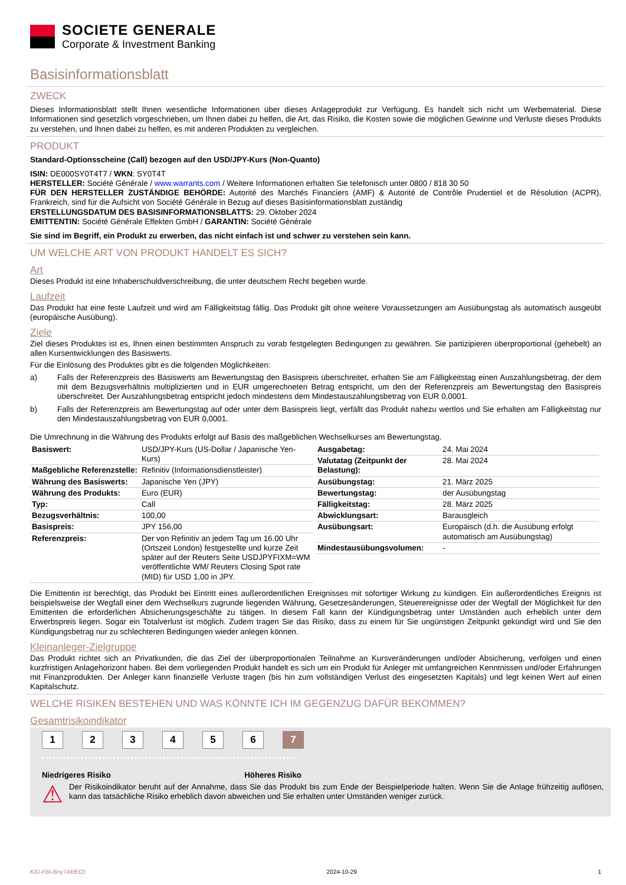SOCIETE GENERALE
Corporate & Investment Banking
Basisinformationsblatt
ZWECK
Dieses Informationsblatt stellt Ihnen wesentliche Informationen über dieses Anlageprodukt zur Verfügung. Es handelt sich nicht um Werbematerial. Diese Informationen sind gesetzlich vorgeschrieben, um Ihnen dabei zu helfen, die Art, das Risiko, die Kosten sowie die möglichen Gewinne und Verluste dieses Produkts zu verstehen, und Ihnen dabei zu helfen, es mit anderen Produkten zu vergleichen.
PRODUKT
Standard-Optionsscheine (Call) bezogen auf den USD/JPY-Kurs (Non-Quanto)
ISIN: DE000SY0T4T7 / WKN: SY0T4T
HERSTELLER: Société Générale / www.warrants.com / Weitere Informationen erhalten Sie telefonisch unter 0800 / 818 30 50
FÜR DEN HERSTELLER ZUSTÄNDIGE BEHÖRDE: Autorité des Marchés Financiers (AMF) & Autorité de Contrôle Prudentiel et de Résolution (ACPR), Frankreich, sind für die Aufsicht von Société Générale in Bezug auf dieses Basisinformationsblatt zuständig
ERSTELLUNGSDATUM DES BASISINFORMATIONSBLATTS: 29. Oktober 2024
EMITTENTIN: Société Générale Effekten GmbH / GARANTIN: Société Générale
Sie sind im Begriff, ein Produkt zu erwerben, das nicht einfach ist und schwer zu verstehen sein kann.
UM WELCHE ART VON PRODUKT HANDELT ES SICH?
Art
Dieses Produkt ist eine Inhaberschuldverschreibung, die unter deutschem Recht begeben wurde.
Laufzeit
Das Produkt hat eine feste Laufzeit und wird am Fälligkeitstag fällig. Das Produkt gilt ohne weitere Voraussetzungen am Ausübungstag als automatisch ausgeübt (europäische Ausübung).
Ziele
Ziel dieses Produktes ist es, Ihnen einen bestimmten Anspruch zu vorab festgelegten Bedingungen zu gewähren. Sie partizipieren überproportional (gehebelt) an allen Kursentwicklungen des Basiswerts.
Für die Einlösung des Produktes gibt es die folgenden Möglichkeiten:
a) Falls der Referenzpreis des Basiswerts am Bewertungstag den Basispreis überschreitet, erhalten Sie am Fälligkeitstag einen Auszahlungsbetrag, der dem mit dem Bezugsverhältnis multiplizierten und in EUR umgerechneten Betrag entspricht, um den der Referenzpreis am Bewertungstag den Basispreis überschreitet. Der Auszahlungsbetrag entspricht jedoch mindestens dem Mindestauszahlungsbetrag von EUR 0,0001.
b) Falls der Referenzpreis am Bewertungstag auf oder unter dem Basispreis liegt, verfällt das Produkt nahezu wertlos und Sie erhalten am Fälligkeitstag nur den Mindestauszahlungsbetrag von EUR 0,0001.
Die Umrechnung in die Währung des Produkts erfolgt auf Basis des maßgeblichen Wechselkurses am Bewertungstag.
| Basiswert: | USD/JPY-Kurs (US-Dollar / Japanische Yen-Kurs) |
| Maßgebliche Referenzstelle: | Refinitiv (Informationsdienstleister) |
| Währung des Basiswerts: | Japanische Yen (JPY) |
| Währung des Produkts: | Euro (EUR) |
| Typ: | Call |
| Bezugsverhältnis: | 100,00 |
| Basispreis: | JPY 156,00 |
| Referenzpreis: | Der von Refinitiv an jedem Tag um 16.00 Uhr (Ortszeit London) festgestellte und kurze Zeit später auf der Reuters Seite USDJPYFIXM=WM veröffentlichte WM/ Reuters Closing Spot rate (MID) für USD 1,00 in JPY. |
| Ausgabetag: | 24. Mai 2024 |
| Valutatag (Zeitpunkt der Belastung): | 28. Mai 2024 |
| Ausübungstag: | 21. März 2025 |
| Bewertungstag: | der Ausübungstag |
| Fälligkeitstag: | 28. März 2025 |
| Abwicklungsart: | Barausgleich |
| Ausübungsart: | Europäisch (d.h. die Ausübung erfolgt automatisch am Ausübungstag) |
| Mindestausübungsvolumen: | - |
Die Emittentin ist berechtigt, das Produkt bei Eintritt eines außerordentlichen Ereignisses mit sofortiger Wirkung zu kündigen. Ein außerordentliches Ereignis ist beispielsweise der Wegfall einer dem Wechselkurs zugrunde liegenden Währung, Gesetzesänderungen, Steuerereignisse oder der Wegfall der Möglichkeit für den Emittenten die erforderlichen Absicherungsgeschäfte zu tätigen. In diesem Fall kann der Kündigungsbetrag unter Umständen auch erheblich unter dem Erwerbspreis liegen. Sogar ein Totalverlust ist möglich. Zudem tragen Sie das Risiko, dass zu einem für Sie ungünstigen Zeitpunkt gekündigt wird und Sie den Kündigungsbetrag nur zu schlechteren Bedingungen wieder anlegen können.
Kleinanleger-Zielgruppe
Das Produkt richtet sich an Privatkunden, die das Ziel der überproportionalen Teilnahme an Kursveränderungen und/oder Absicherung, verfolgen und einen kurzfristigen Anlagehorizont haben. Bei dem vorliegenden Produkt handelt es sich um ein Produkt für Anleger mit umfangreichen Kenntnissen und/oder Erfahrungen mit Finanzprodukten. Der Anleger kann finanzielle Verluste tragen (bis hin zum vollständigen Verlust des eingesetzten Kapitals) und legt keinen Wert auf einen Kapitalschutz.
WELCHE RISIKEN BESTEHEN UND WAS KÖNNTE ICH IM GEGENZUG DAFÜR BEKOMMEN?
Gesamtrisikoindikator
1 2 3 4 5 6 7
Niedrigeres Risiko Höheres Risiko
⚠
Der Risikoindikator beruht auf der Annahme, dass Sie das Produkt bis zum Ende der Beispielperiode halten. Wenn Sie die Anlage frühzeitig auflösen, kann das tatsächliche Risiko erheblich davon abweichen und Sie erhalten unter Umständen weniger zurück.
KID-FBI-Bny7AREIZI 2024-10-29 1